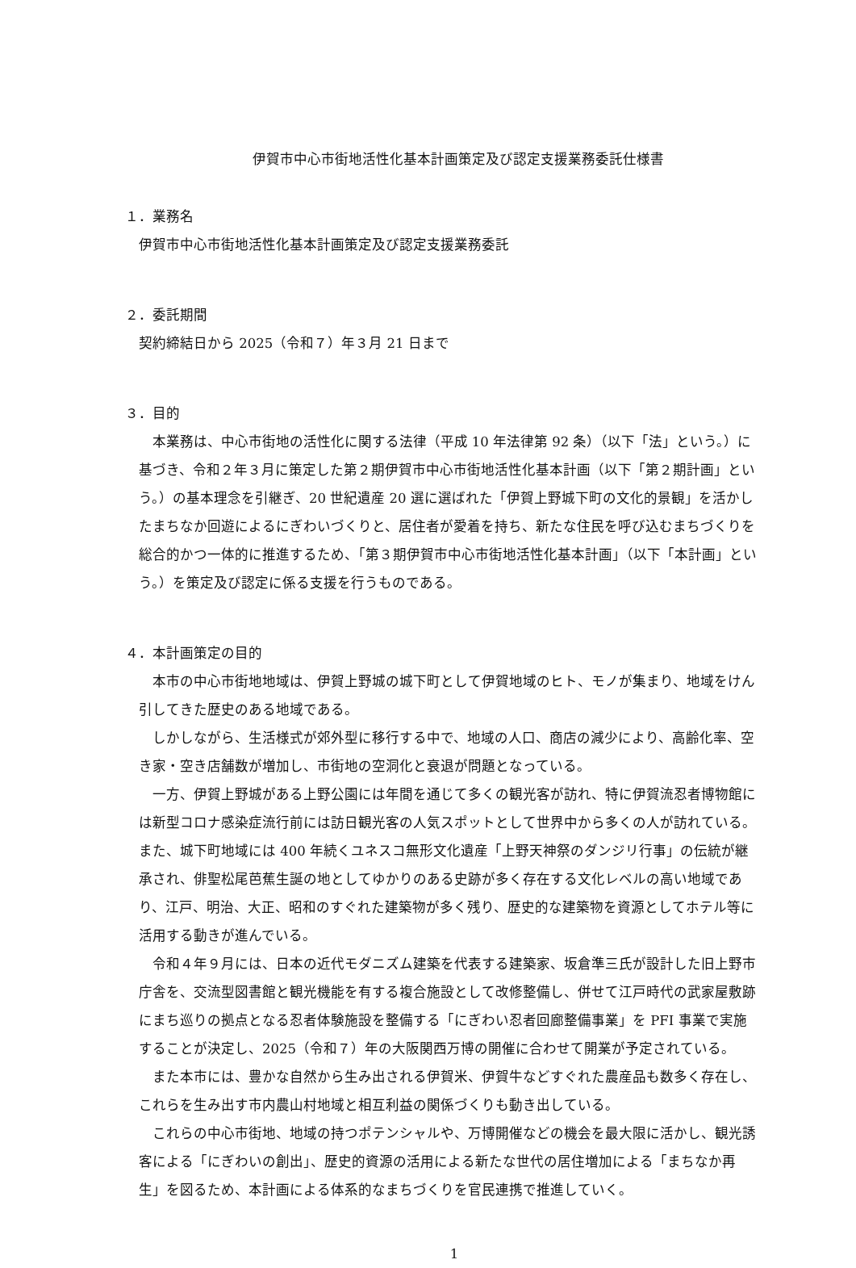伊賀市中心市街地活性化基本計画策定及び認定支援業務委託仕様書
１．業務名
伊賀市中心市街地活性化基本計画策定及び認定支援業務委託
２．委託期間
契約締結日から 2025（令和７）年３月 21 日まで
３．目的
本業務は、中心市街地の活性化に関する法律（平成 10 年法律第 92 条）（以下「法」という。）に基づき、令和２年３月に策定した第２期伊賀市中心市街地活性化基本計画（以下「第２期計画」という。）の基本理念を引継ぎ、20 世紀遺産 20 選に選ばれた「伊賀上野城下町の文化的景観」を活かしたまちなか回遊によるにぎわいづくりと、居住者が愛着を持ち、新たな住民を呼び込むまちづくりを総合的かつ一体的に推進するため、「第３期伊賀市中心市街地活性化基本計画」（以下「本計画」という。）を策定及び認定に係る支援を行うものである。
４．本計画策定の目的
本市の中心市街地地域は、伊賀上野城の城下町として伊賀地域のヒト、モノが集まり、地域をけん引してきた歴史のある地域である。
しかしながら、生活様式が郊外型に移行する中で、地域の人口、商店の減少により、高齢化率、空き家・空き店舗数が増加し、市街地の空洞化と衰退が問題となっている。
一方、伊賀上野城がある上野公園には年間を通じて多くの観光客が訪れ、特に伊賀流忍者博物館には新型コロナ感染症流行前には訪日観光客の人気スポットとして世界中から多くの人が訪れている。また、城下町地域には 400 年続くユネスコ無形文化遺産「上野天神祭のダンジリ行事」の伝統が継承され、俳聖松尾芭蕉生誕の地としてゆかりのある史跡が多く存在する文化レベルの高い地域であり、江戸、明治、大正、昭和のすぐれた建築物が多く残り、歴史的な建築物を資源としてホテル等に活用する動きが進んでいる。
令和４年９月には、日本の近代モダニズム建築を代表する建築家、坂倉準三氏が設計した旧上野市庁舎を、交流型図書館と観光機能を有する複合施設として改修整備し、併せて江戸時代の武家屋敷跡にまち巡りの拠点となる忍者体験施設を整備する「にぎわい忍者回廊整備事業」を PFI 事業で実施することが決定し、2025（令和７）年の大阪関西万博の開催に合わせて開業が予定されている。
また本市には、豊かな自然から生み出される伊賀米、伊賀牛などすぐれた農産品も数多く存在し、これらを生み出す市内農山村地域と相互利益の関係づくりも動き出している。
これらの中心市街地、地域の持つポテンシャルや、万博開催などの機会を最大限に活かし、観光誘客による「にぎわいの創出」、歴史的資源の活用による新たな世代の居住増加による「まちなか再生」を図るため、本計画による体系的なまちづくりを官民連携で推進していく。
1